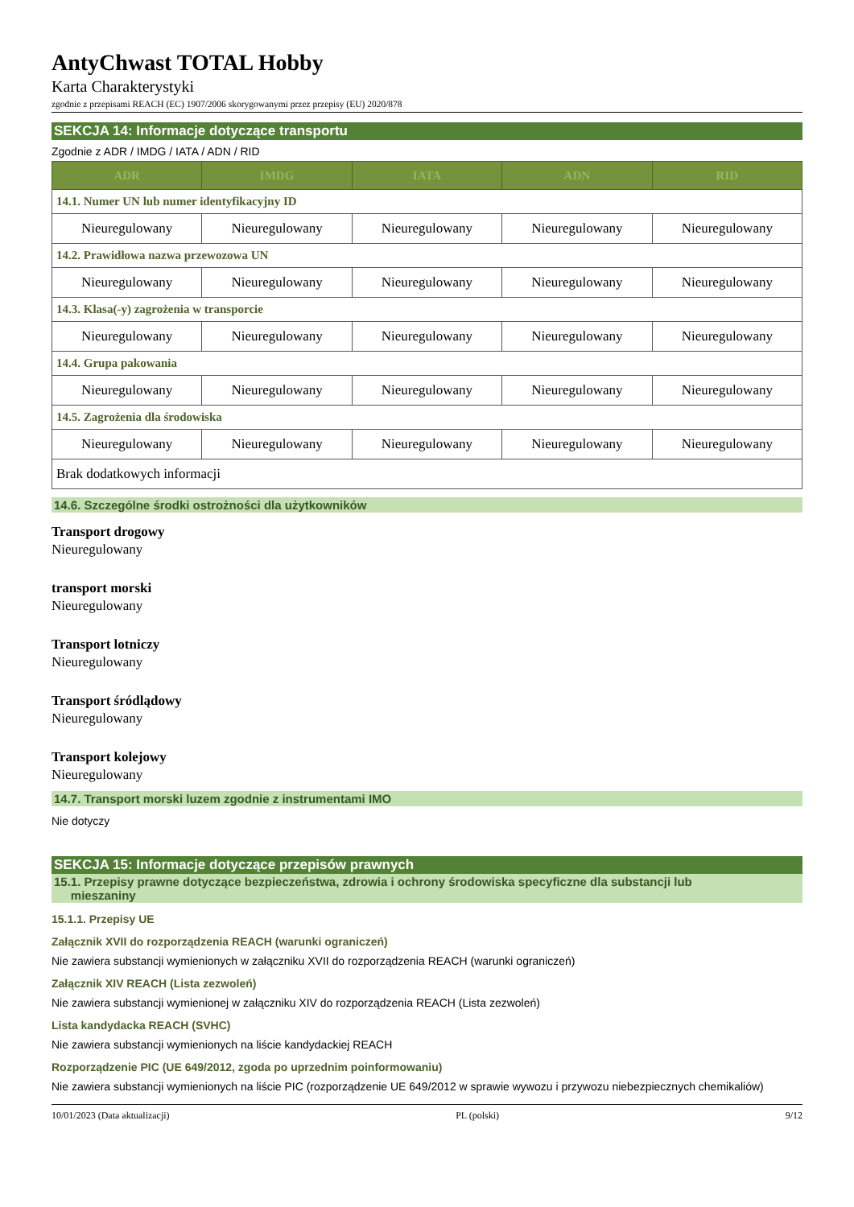AntyChwast TOTAL Hobby
Karta Charakterystyki
zgodnie z przepisami REACH (EC) 1907/2006 skorygowanymi przez przepisy (EU) 2020/878
SEKCJA 14: Informacje dotyczące transportu
Zgodnie z ADR / IMDG / IATA / ADN / RID
| ADR | IMDG | IATA | ADN | RID |
| --- | --- | --- | --- | --- |
| 14.1. Numer UN lub numer identyfikacyjny ID | | | | |
| Nieuregulowany | Nieuregulowany | Nieuregulowany | Nieuregulowany | Nieuregulowany |
| 14.2. Prawidłowa nazwa przewozowa UN | | | | |
| Nieuregulowany | Nieuregulowany | Nieuregulowany | Nieuregulowany | Nieuregulowany |
| 14.3. Klasa(-y) zagrożenia w transporcie | | | | |
| Nieuregulowany | Nieuregulowany | Nieuregulowany | Nieuregulowany | Nieuregulowany |
| 14.4. Grupa pakowania | | | | |
| Nieuregulowany | Nieuregulowany | Nieuregulowany | Nieuregulowany | Nieuregulowany |
| 14.5. Zagrożenia dla środowiska | | | | |
| Nieuregulowany | Nieuregulowany | Nieuregulowany | Nieuregulowany | Nieuregulowany |
| Brak dodatkowych informacji | | | | |
14.6. Szczególne środki ostrożności dla użytkowników
Transport drogowy
Nieuregulowany
transport morski
Nieuregulowany
Transport lotniczy
Nieuregulowany
Transport śródlądowy
Nieuregulowany
Transport kolejowy
Nieuregulowany
14.7. Transport morski luzem zgodnie z instrumentami IMO
Nie dotyczy
SEKCJA 15: Informacje dotyczące przepisów prawnych
15.1. Przepisy prawne dotyczące bezpieczeństwa, zdrowia i ochrony środowiska specyficzne dla substancji lub
mieszaniny
15.1.1. Przepisy UE
Załącznik XVII do rozporządzenia REACH (warunki ograniczeń)
Nie zawiera substancji wymienionych w załączniku XVII do rozporządzenia REACH (warunki ograniczeń)
Załącznik XIV REACH (Lista zezwoleń)
Nie zawiera substancji wymienionej w załączniku XIV do rozporządzenia REACH (Lista zezwoleń)
Lista kandydacka REACH (SVHC)
Nie zawiera substancji wymienionych na liście kandydackiej REACH
Rozporządzenie PIC (UE 649/2012, zgoda po uprzednim poinformowaniu)
Nie zawiera substancji wymienionych na liście PIC (rozporządzenie UE 649/2012 w sprawie wywozu i przywozu niebezpiecznych chemikaliów)
10/01/2023 (Data aktualizacji) PL (polski) 9/12